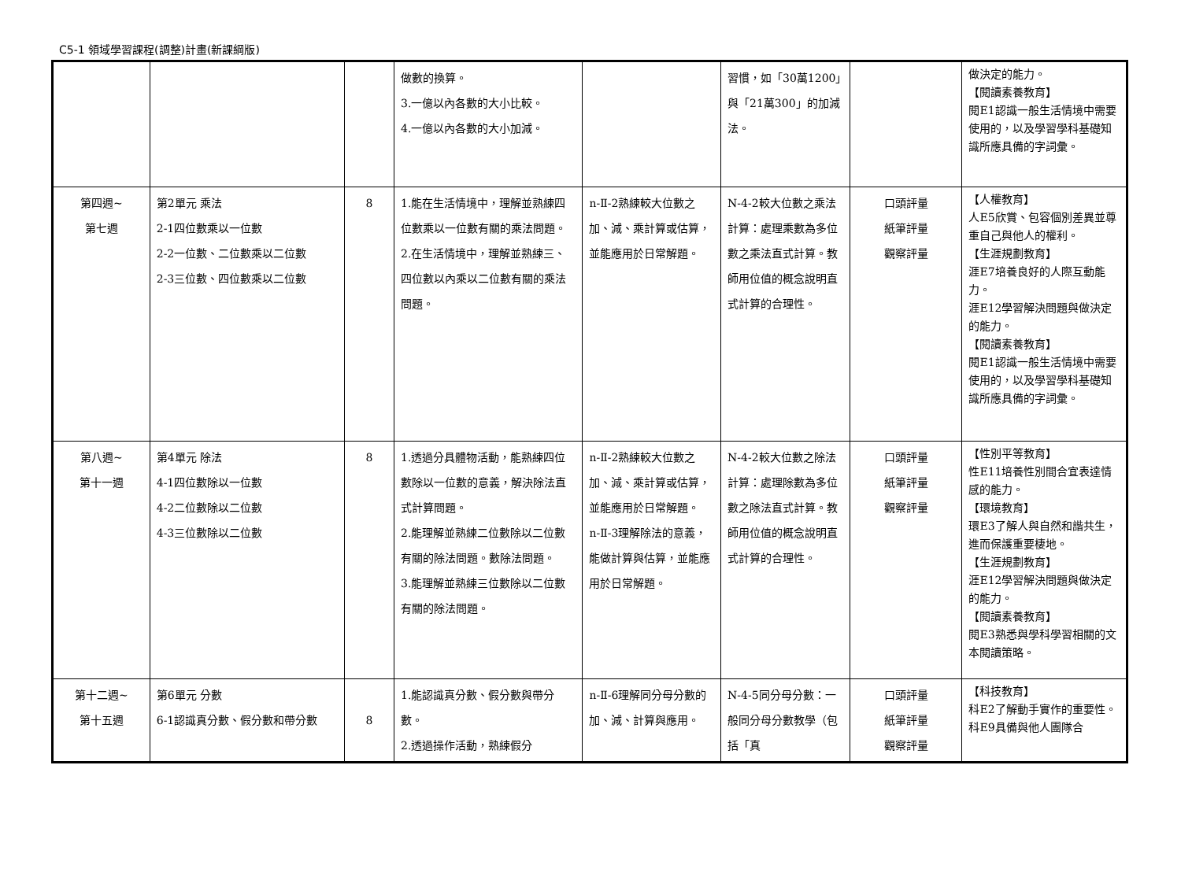C5-1 領域學習課程(調整)計畫(新課綱版)
| | | | 做數的換算。 3.一億以內各數的大小比較。 4.一億以內各數的大小加減。 | | 習慣，如「30萬1200」與「21萬300」的加減法。 | | 做決定的能力。 【閱讀素養教育】 閱E1認識一般生活情境中需要使用的，以及學習學科基礎知識所應具備的字詞彙。 |
| 第四週~ 第七週 | 第2單元 乘法 2-1四位數乘以一位數 2-2一位數、二位數乘以二位數 2-3三位數、四位數乘以二位數 | 8 | 1.能在生活情境中，理解並熟練四位數乘以一位數有關的乘法問題。 2.在生活情境中，理解並熟練三、四位數以內乘以二位數有關的乘法問題。 | n-Ⅱ-2熟練較大位數之加、減、乘計算或估算，並能應用於日常解題。 | N-4-2較大位數之乘法計算：處理乘數為多位數之乘法直式計算。教師用位值的概念說明直式計算的合理性。 | 口頭評量 紙筆評量 觀察評量 | 【人權教育】 人E5欣賞、包容個別差異並尊重自己與他人的權利。 【生涯規劃教育】 涯E7培養良好的人際互動能力。 涯E12學習解決問題與做決定的能力。 【閱讀素養教育】 閱E1認識一般生活情境中需要使用的，以及學習學科基礎知識所應具備的字詞彙。 |
| 第八週~ 第十一週 | 第4單元 除法 4-1四位數除以一位數 4-2二位數除以二位數 4-3三位數除以二位數 | 8 | 1.透過分具體物活動，能熟練四位數除以一位數的意義，解決除法直式計算問題。 2.能理解並熟練二位數除以二位數有關的除法問題。數除法問題。 3.能理解並熟練三位數除以二位數有關的除法問題。 | n-Ⅱ-2熟練較大位數之加、減、乘計算或估算，並能應用於日常解題。 n-Ⅱ-3理解除法的意義，能做計算與估算，並能應用於日常解題。 | N-4-2較大位數之除法計算：處理除數為多位數之除法直式計算。教師用位值的概念說明直式計算的合理性。 | 口頭評量 紙筆評量 觀察評量 | 【性別平等教育】 性E11培養性別間合宜表達情感的能力。 【環境教育】 環E3了解人與自然和諧共生，進而保護重要棲地。 【生涯規劃教育】 涯E12學習解決問題與做決定的能力。 【閱讀素養教育】 閱E3熟悉與學科學習相關的文本閱讀策略。 |
| 第十二週~ 第十五週 | 第6單元 分數 6-1認識真分數、假分數和帶分數 | 8 | 1.能認識真分數、假分數與帶分數。 2.透過操作活動，熟練假分 | n-Ⅱ-6理解同分母分數的加、減、計算與應用。 | N-4-5同分母分數：一般同分母分數教學（包括「真 | 口頭評量 紙筆評量 觀察評量 | 【科技教育】 科E2了解動手實作的重要性。 科E9具備與他人團隊合 |